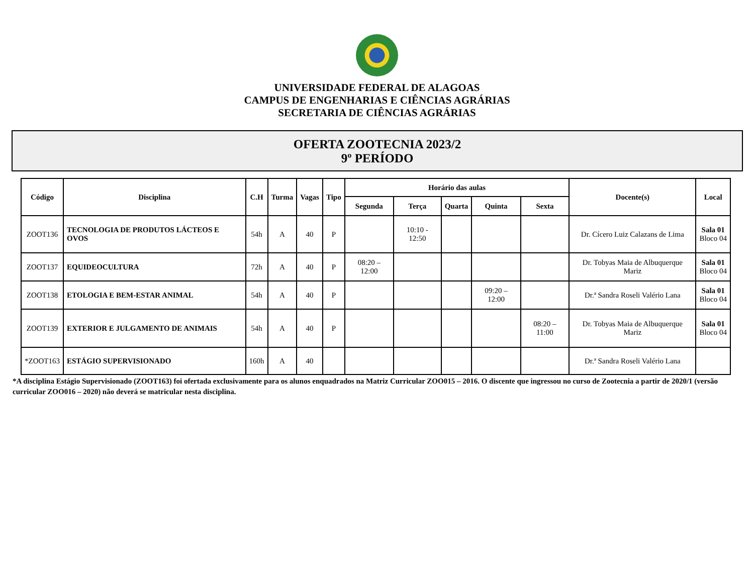UNIVERSIDADE FEDERAL DE ALAGOAS
CAMPUS DE ENGENHARIAS E CIÊNCIAS AGRÁRIAS
SECRETARIA DE CIÊNCIAS AGRÁRIAS
OFERTA ZOOTECNIA 2023/2
9º PERÍODO
| Código | Disciplina | C.H | Turma | Vagas | Tipo | Horário das aulas | | | | | Docente(s) | Local |
| --- | --- | --- | --- | --- | --- | --- | --- | --- | --- | --- | --- | --- |
| | | | | | | Segunda | Terça | Quarta | Quinta | Sexta | | |
| ZOOT136 | TECNOLOGIA DE PRODUTOS LÁCTEOS E OVOS | 54h | A | 40 | P | | 10:10 - 12:50 | | | | Dr. Cícero Luiz Calazans de Lima | Sala 01 Bloco 04 |
| ZOOT137 | EQUIDEOCULTURA | 72h | A | 40 | P | 08:20 – 12:00 | | | | | Dr. Tobyas Maia de Albuquerque Mariz | Sala 01 Bloco 04 |
| ZOOT138 | ETOLOGIA E BEM-ESTAR ANIMAL | 54h | A | 40 | P | | | | 09:20 – 12:00 | | Dr.ª Sandra Roseli Valério Lana | Sala 01 Bloco 04 |
| ZOOT139 | EXTERIOR E JULGAMENTO DE ANIMAIS | 54h | A | 40 | P | | | | | 08:20 – 11:00 | Dr. Tobyas Maia de Albuquerque Mariz | Sala 01 Bloco 04 |
| *ZOOT163 | ESTÁGIO SUPERVISIONADO | 160h | A | 40 | | | | | | | Dr.ª Sandra Roseli Valério Lana | |
*A disciplina Estágio Supervisionado (ZOOT163) foi ofertada exclusivamente para os alunos enquadrados na Matriz Curricular ZOO015 – 2016. O discente que ingressou no curso de Zootecnia a partir de 2020/1 (versão curricular ZOO016 – 2020) não deverá se matricular nesta disciplina.